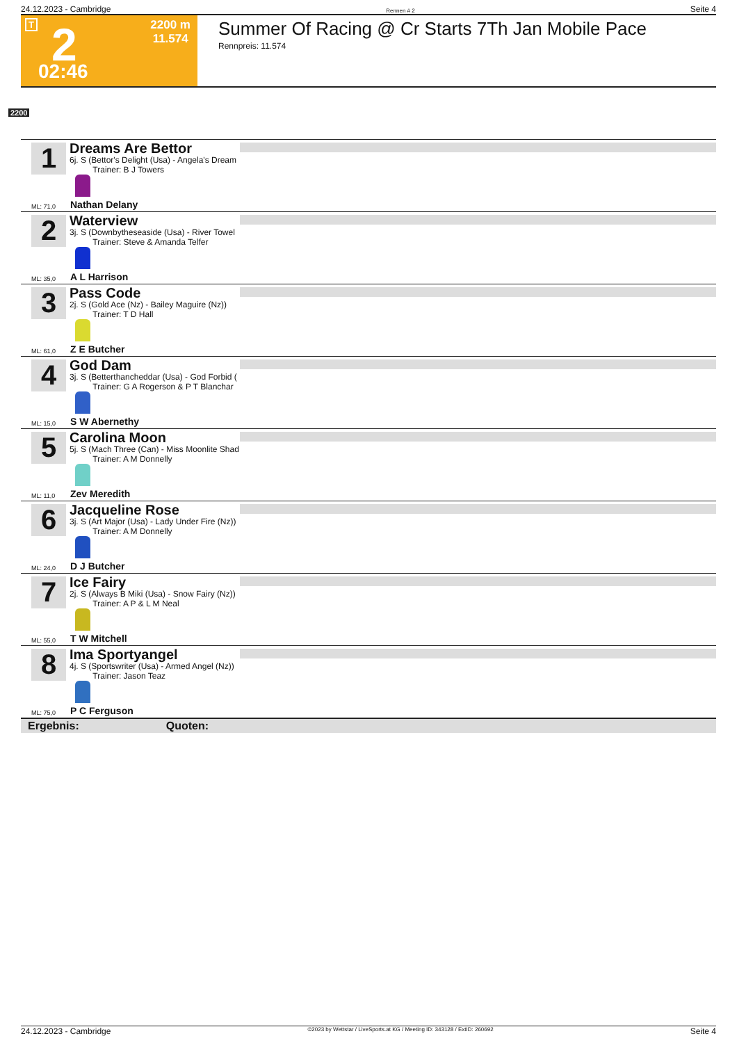24.12.2023 - Cambridge Rennen # 2 Seite 4
T 2 2200 m
11.574
02:46
Summer Of Racing @ Cr Starts 7Th Jan Mobile Pace
Rennpreis: 11.574
2200
1
Dreams Are Bettor
6j. S (Bettor's Delight (Usa) - Angela's Dream
Trainer: B J Towers
ML: 71,0 Nathan Delany
2
Waterview
3j. S (Downbytheseaside (Usa) - River Towel
Trainer: Steve & Amanda Telfer
ML: 35,0 A L Harrison
3
Pass Code
2j. S (Gold Ace (Nz) - Bailey Maguire (Nz))
Trainer: T D Hall
ML: 61,0 Z E Butcher
4
God Dam
3j. S (Betterthancheddar (Usa) - God Forbid (
Trainer: G A Rogerson & P T Blanchar
ML: 15,0 S W Abernethy
5
Carolina Moon
5j. S (Mach Three (Can) - Miss Moonlite Shad
Trainer: A M Donnelly
ML: 11,0 Zev Meredith
6
Jacqueline Rose
3j. S (Art Major (Usa) - Lady Under Fire (Nz))
Trainer: A M Donnelly
ML: 24,0 D J Butcher
7
Ice Fairy
2j. S (Always B Miki (Usa) - Snow Fairy (Nz))
Trainer: A P & L M Neal
ML: 55,0 T W Mitchell
8
Ima Sportyangel
4j. S (Sportswriter (Usa) - Armed Angel (Nz))
Trainer: Jason Teaz
ML: 75,0 P C Ferguson
Ergebnis: Quoten:
24.12.2023 - Cambridge ©2023 by Wettstar / LiveSports.at KG / Meeting ID: 343128 / ExtID: 260692 Seite 4